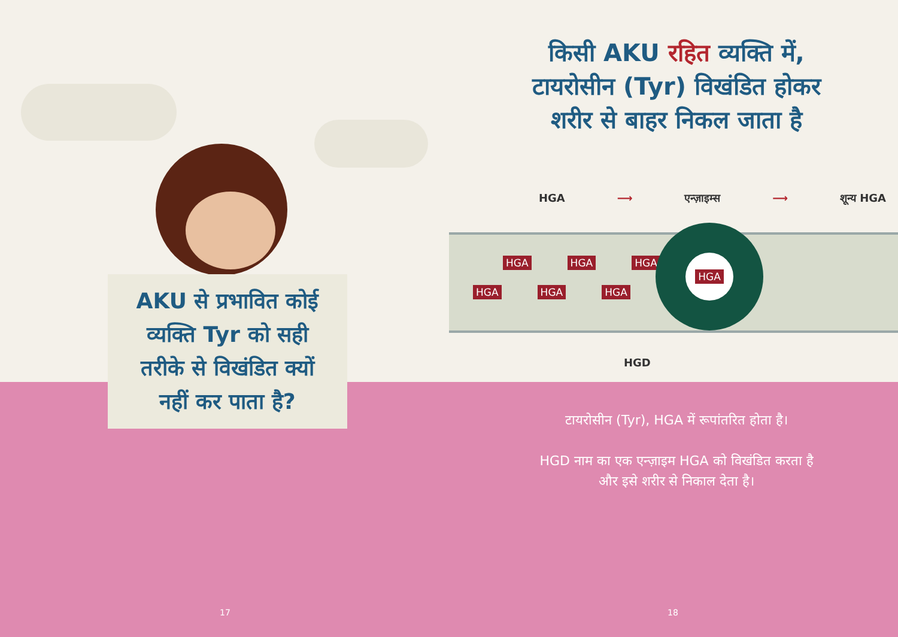AKU से प्रभावित कोई
व्यक्ति Tyr को सही
तरीके से विखंडित क्यों
नहीं कर पाता है?
17
किसी AKU रहित व्यक्ति में,
टायरोसीन (Tyr) विखंडित होकर
शरीर से बाहर निकल जाता है
HGA ⟶ एन्ज़ाइम्स ⟶ शून्य HGA
HGA HGA HGA
HGA HGA HGA
HGA
HGD
टायरोसीन (Tyr), HGA में रूपांतरित होता है।
HGD नाम का एक एन्ज़ाइम HGA को विखंडित करता है
और इसे शरीर से निकाल देता है।
18